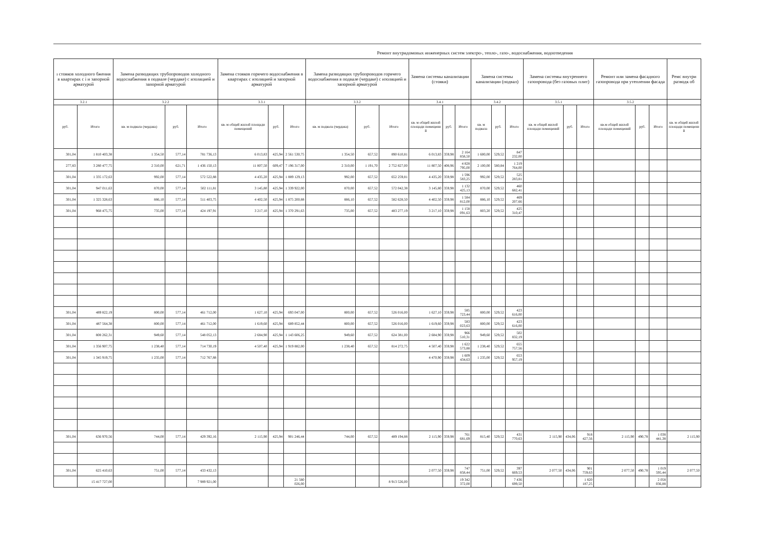Ремонт внутридомовых инженерных систем электро-, тепло-, газо-, водоснабжения, водоотведения
| ı стояков холодного бжения в квартирах с і и запорной арматурой | | Замена разводящих трубопроводов холодного водоснабжения в подвале (чердаке) с изоляцией и запорной арматурой | | | Замена стояков горячего водоснабжения в квартирах с изоляцией и запорной арматурой | | | Замена разводящих трубопроводов горячего водоснабжения в подвале (чердаке) с изоляцией и запорной арматурой | | | Замена системы канализации (стояки) | | | Замена системы канализации (подвал) | | | Замена системы внутреннего газопровода (без газовых плит) | | | Ремонт или замена фасадного газопровода при утеплении фасада | | | Ремс внутри разводк об |
| --- | --- | --- | --- | --- | --- | --- | --- | --- | --- | --- | --- | --- | --- | --- | --- | --- | --- | --- | --- | --- | --- | --- | --- |
| 3.2.1 | | 3.2.2 | | | 3.3.1 | | | 3.3.2 | | | 3.4.1 | | | 3.4.2 | | | 3.5.1 | | | 3.5.2 | | | |
| руб. | Итого | кв. м подвала (чердака) | руб. | Итого | кв. м общей жилой площади помещений | руб. | Итого | кв. м подвала (чердака) | руб. | Итого | кв. м общей жилой площади помещени й | руб. | Итого | кв. м подвала | руб. | Итого | кв. м общей жилой площади помещений | руб. | Итого | кв.м общей жилой площади помещений | руб. | Итого | кв. м общей жилой площади помещени й |
| 301,04 | 1 810 403,38 | 1 354,50 | 577,14 | 781 736,13 | 6 013,83 | 425,94 | 2 561 530,75 | 1 354,50 | 657,52 | 890 610,81 | 6 013,83 | 359,98 | 2 164 858,50 | 1 600,00 | 529,52 | 847 232,00 | | | | | | | |
| 277,83 | 3 280 477,75 | 2 310,00 | 621,71 | 1 436 150,13 | 11 807,50 | 609,47 | 7 196 317,00 | 2 310,00 | 1 191,70 | 2 752 827,00 | 11 807,50 | 408,96 | 4 828 795,00 | 2 100,00 | 580,84 | 1 219 764,00 | | | | | | | |
| 301,04 | 1 335 172,63 | 992,00 | 577,14 | 572 522,88 | 4 435,20 | 425,94 | 1 889 129,13 | 992,00 | 657,52 | 652 259,81 | 4 435,20 | 359,98 | 1 596 583,25 | 992,00 | 529,52 | 525 283,81 | | | | | | | |
| 301,04 | 947 011,63 | 870,00 | 577,14 | 502 111,81 | 3 145,80 | 425,94 | 1 339 922,00 | 870,00 | 657,52 | 572 042,38 | 3 145,80 | 359,98 | 1 132 425,13 | 870,00 | 529,52 | 460 682,41 | | | | | | | |
| 301,04 | 1 325 328,63 | 886,10 | 577,14 | 511 403,75 | 4 402,50 | 425,94 | 1 875 200,88 | 886,10 | 657,52 | 582 628,50 | 4 402,50 | 359,98 | 1 584 812,00 | 886,10 | 529,52 | 469 207,66 | | | | | | | |
| 301,04 | 968 475,75 | 735,00 | 577,14 | 424 197,91 | 3 217,10 | 425,94 | 1 370 291,63 | 735,00 | 657,52 | 483 277,19 | 3 217,10 | 359,98 | 1 158 091,63 | 803,20 | 529,52 | 425 310,47 | | | | | | | |
| 301,04 | 489 822,19 | 800,00 | 577,14 | 461 712,00 | 1 627,10 | 425,94 | 693 047,00 | 800,00 | 657,52 | 526 016,00 | 1 627,10 | 359,98 | 585 723,44 | 800,00 | 529,52 | 423 616,00 | | | | | | | |
| 301,04 | 487 564,38 | 800,00 | 577,14 | 461 712,00 | 1 619,60 | 425,94 | 689 852,44 | 800,00 | 657,52 | 526 016,00 | 1 619,60 | 359,98 | 583 023,63 | 800,00 | 529,52 | 423 616,00 | | | | | | | |
| 301,04 | 808 262,31 | 949,60 | 577,14 | 548 052,13 | 2 684,90 | 425,94 | 1 143 606,25 | 949,60 | 657,52 | 624 381,00 | 2 684,90 | 359,98 | 966 510,31 | 949,60 | 529,52 | 502 832,19 | | | | | | | |
| 301,04 | 1 356 907,75 | 1 238,40 | 577,14 | 714 730,19 | 4 507,40 | 425,94 | 1 919 882,00 | 1 238,40 | 657,52 | 814 272,75 | 4 507,40 | 359,98 | 1 622 573,88 | 1 238,40 | 529,52 | 655 757,56 | | | | | | | |
| 301,04 | 1 345 919,75 | 1 235,00 | 577,14 | 712 767,88 | | | | | | | 4 470,90 | 359,98 | 1 609 434,63 | 1 235,00 | 529,52 | 653 957,19 | | | | | | | |
| 301,04 | 636 970,56 | 744,00 | 577,14 | 429 392,16 | 2 115,90 | 425,94 | 901 246,44 | 744,00 | 657,52 | 489 194,88 | 2 115,90 | 359,98 | 761 681,69 | 815,40 | 529,52 | 431 770,63 | 2 115,90 | 434,06 | 918 427,56 | 2 115,90 | 490,78 | 1 038 441,38 | 2 115,90 |
| 301,04 | 625 410,63 | 751,00 | 577,14 | 433 432,13 | | | | | | | 2 077,50 | 359,98 | 747 858,44 | 751,00 | 529,52 | 397 669,53 | 2 077,50 | 434,06 | 901 759,63 | 2 077,50 | 490,78 | 1 019 595,44 | 2 077,50 |
| | 15 417 727,00 | | | 7 989 921,00 | | | 21 580 026,00 | | | 8 913 526,00 | | | 19 342 372,00 | | | 7 436 699,50 | | | 1 820 187,25 | | | 2 058 036,88 | |